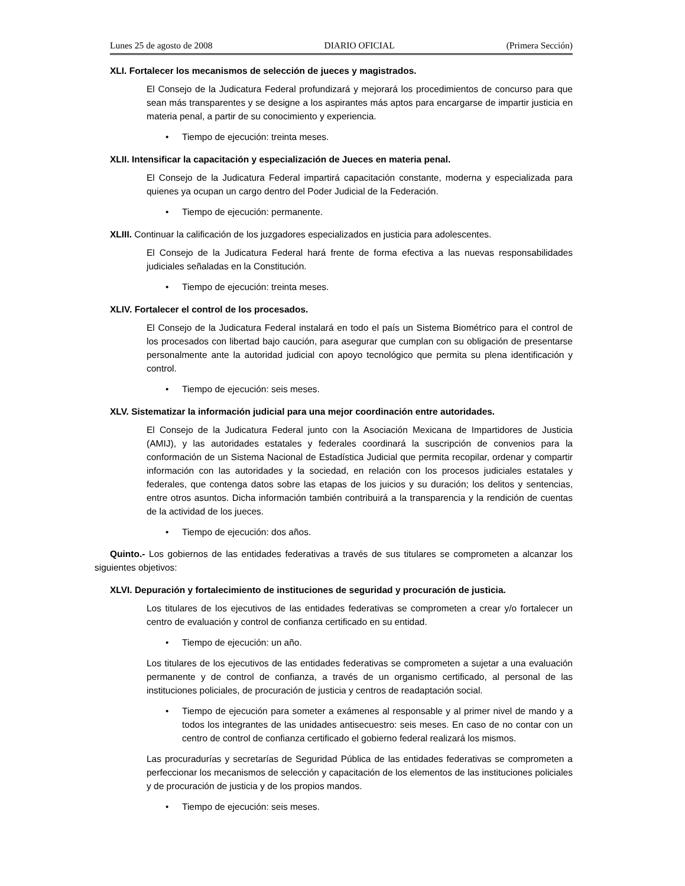Lunes 25 de agosto de 2008 DIARIO OFICIAL (Primera Sección)
XLI. Fortalecer los mecanismos de selección de jueces y magistrados.
El Consejo de la Judicatura Federal profundizará y mejorará los procedimientos de concurso para que sean más transparentes y se designe a los aspirantes más aptos para encargarse de impartir justicia en materia penal, a partir de su conocimiento y experiencia.
• Tiempo de ejecución: treinta meses.
XLII. Intensificar la capacitación y especialización de Jueces en materia penal.
El Consejo de la Judicatura Federal impartirá capacitación constante, moderna y especializada para quienes ya ocupan un cargo dentro del Poder Judicial de la Federación.
• Tiempo de ejecución: permanente.
XLIII. Continuar la calificación de los juzgadores especializados en justicia para adolescentes.
El Consejo de la Judicatura Federal hará frente de forma efectiva a las nuevas responsabilidades judiciales señaladas en la Constitución.
• Tiempo de ejecución: treinta meses.
XLIV. Fortalecer el control de los procesados.
El Consejo de la Judicatura Federal instalará en todo el país un Sistema Biométrico para el control de los procesados con libertad bajo caución, para asegurar que cumplan con su obligación de presentarse personalmente ante la autoridad judicial con apoyo tecnológico que permita su plena identificación y control.
• Tiempo de ejecución: seis meses.
XLV. Sistematizar la información judicial para una mejor coordinación entre autoridades.
El Consejo de la Judicatura Federal junto con la Asociación Mexicana de Impartidores de Justicia (AMIJ), y las autoridades estatales y federales coordinará la suscripción de convenios para la conformación de un Sistema Nacional de Estadística Judicial que permita recopilar, ordenar y compartir información con las autoridades y la sociedad, en relación con los procesos judiciales estatales y federales, que contenga datos sobre las etapas de los juicios y su duración; los delitos y sentencias, entre otros asuntos. Dicha información también contribuirá a la transparencia y la rendición de cuentas de la actividad de los jueces.
• Tiempo de ejecución: dos años.
Quinto.- Los gobiernos de las entidades federativas a través de sus titulares se comprometen a alcanzar los siguientes objetivos:
XLVI. Depuración y fortalecimiento de instituciones de seguridad y procuración de justicia.
Los titulares de los ejecutivos de las entidades federativas se comprometen a crear y/o fortalecer un centro de evaluación y control de confianza certificado en su entidad.
• Tiempo de ejecución: un año.
Los titulares de los ejecutivos de las entidades federativas se comprometen a sujetar a una evaluación permanente y de control de confianza, a través de un organismo certificado, al personal de las instituciones policiales, de procuración de justicia y centros de readaptación social.
• Tiempo de ejecución para someter a exámenes al responsable y al primer nivel de mando y a todos los integrantes de las unidades antisecuestro: seis meses. En caso de no contar con un centro de control de confianza certificado el gobierno federal realizará los mismos.
Las procuradurías y secretarías de Seguridad Pública de las entidades federativas se comprometen a perfeccionar los mecanismos de selección y capacitación de los elementos de las instituciones policiales y de procuración de justicia y de los propios mandos.
• Tiempo de ejecución: seis meses.